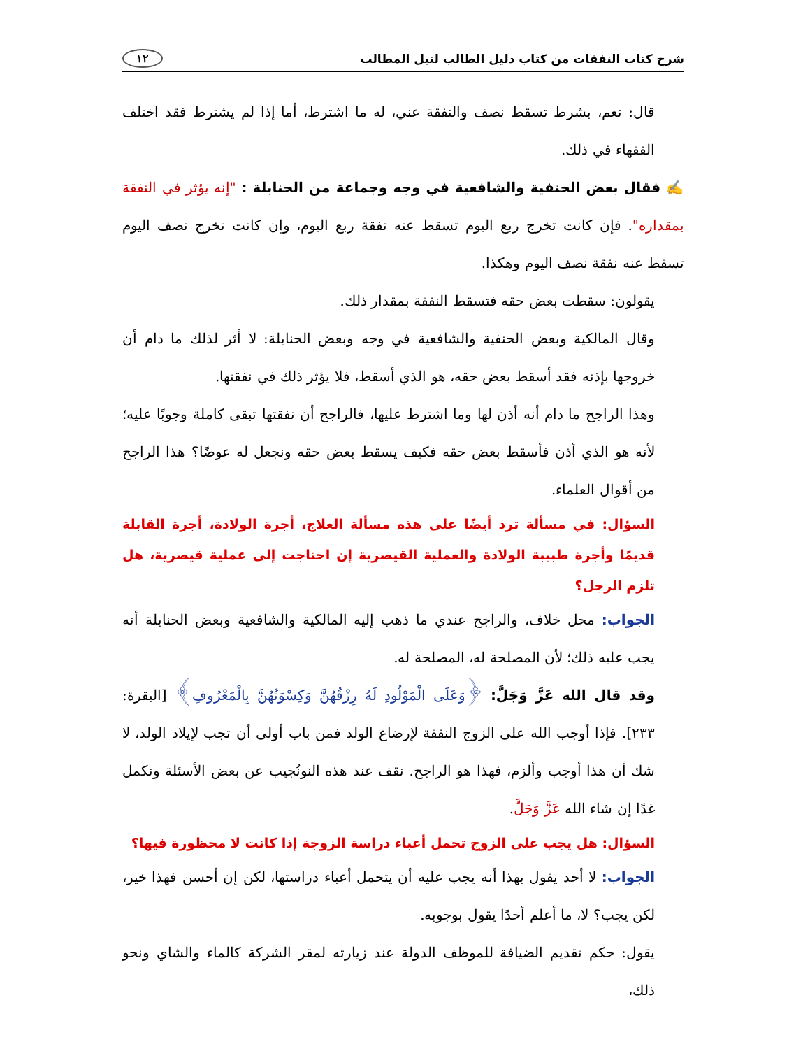شرح كتاب النفقات من كتاب دليل الطالب لنيل المطالب ١٢
قال: نعم، بشرط تسقط نصف والنفقة عني، له ما اشترط، أما إذا لم يشترط فقد اختلف الفقهاء في ذلك.
✍ فقال بعض الحنفية والشافعية في وجه وجماعة من الحنابلة : "إنه يؤثر في النفقة بمقداره". فإن كانت تخرج ربع اليوم تسقط عنه نفقة ربع اليوم، وإن كانت تخرج نصف اليوم تسقط عنه نفقة نصف اليوم وهكذا.
يقولون: سقطت بعض حقه فتسقط النفقة بمقدار ذلك.
وقال المالكية وبعض الحنفية والشافعية في وجه وبعض الحنابلة: لا أثر لذلك ما دام أن خروجها بإذنه فقد أسقط بعض حقه، هو الذي أسقط، فلا يؤثر ذلك في نفقتها.
وهذا الراجح ما دام أنه أذن لها وما اشترط عليها، فالراجح أن نفقتها تبقى كاملة وجوبًا عليه؛ لأنه هو الذي أذن فأسقط بعض حقه فكيف يسقط بعض حقه ونجعل له عوضًا؟ هذا الراجح من أقوال العلماء.
السؤال: في مسألة ترد أيضًا على هذه مسألة العلاج، أجرة الولادة، أجرة القابلة قديمًا وأجرة طبيبة الولادة والعملية القيصرية إن احتاجت إلى عملية قيصرية، هل تلزم الرجل؟
الجواب: محل خلاف، والراجح عندي ما ذهب إليه المالكية والشافعية وبعض الحنابلة أنه يجب عليه ذلك؛ لأن المصلحة له، المصلحة له.
وقد قال الله عَزَّ وَجَلَّ: ﴿وَعَلَى الْمَوْلُودِ لَهُ رِزْقُهُنَّ وَكِسْوَتُهُنَّ بِالْمَعْرُوفِ﴾ [البقرة: ٢٣٣]. فإذا أوجب الله على الزوج النفقة لإرضاع الولد فمن باب أولى أن تجب لإيلاد الولد، لا شك أن هذا أوجب وألزم، فهذا هو الراجح. نقف عند هذه النونُجيب عن بعض الأسئلة ونكمل غدًا إن شاء الله عَزَّ وَجَلَّ.
السؤال: هل يجب على الزوج تحمل أعباء دراسة الزوجة إذا كانت لا محظورة فيها؟
الجواب: لا أحد يقول بهذا أنه يجب عليه أن يتحمل أعباء دراستها، لكن إن أحسن فهذا خير، لكن يجب؟ لا، ما أعلم أحدًا يقول بوجوبه.
يقول: حكم تقديم الضيافة للموظف الدولة عند زيارته لمقر الشركة كالماء والشاي ونحو ذلك،